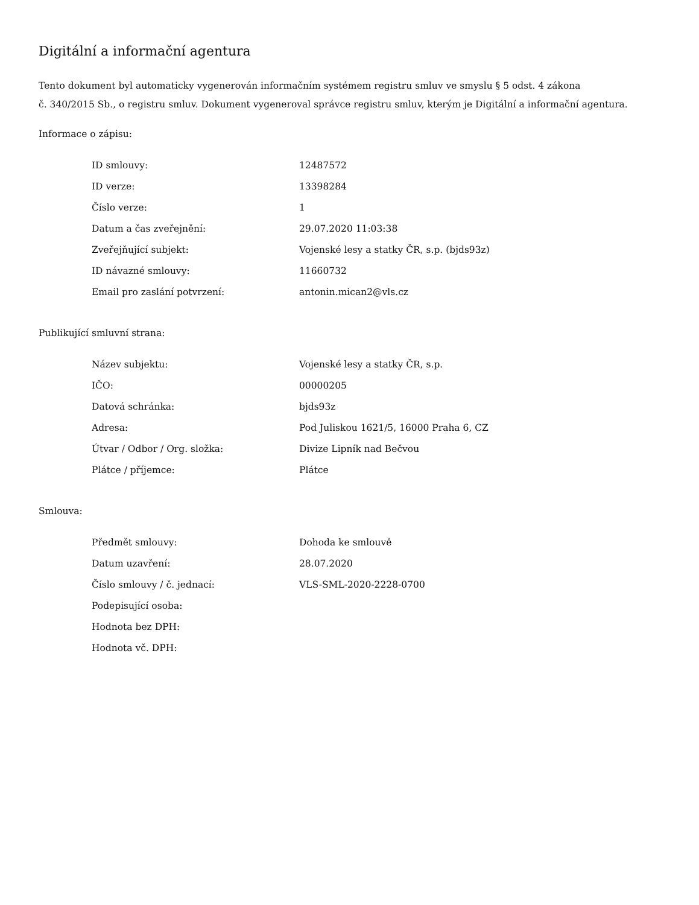Digitální a informační agentura
Tento dokument byl automaticky vygenerován informačním systémem registru smluv ve smyslu § 5 odst. 4 zákona
č. 340/2015 Sb., o registru smluv. Dokument vygeneroval správce registru smluv, kterým je Digitální a informační agentura.
Informace o zápisu:
| ID smlouvy: | 12487572 |
| ID verze: | 13398284 |
| Číslo verze: | 1 |
| Datum a čas zveřejnění: | 29.07.2020 11:03:38 |
| Zveřejňující subjekt: | Vojenské lesy a statky ČR, s.p. (bjds93z) |
| ID návazné smlouvy: | 11660732 |
| Email pro zaslání potvrzení: | antonin.mican2@vls.cz |
Publikující smluvní strana:
| Název subjektu: | Vojenské lesy a statky ČR, s.p. |
| IČO: | 00000205 |
| Datová schránka: | bjds93z |
| Adresa: | Pod Juliskou 1621/5, 16000 Praha 6, CZ |
| Útvar / Odbor / Org. složka: | Divize Lipník nad Bečvou |
| Plátce / příjemce: | Plátce |
Smlouva:
| Předmět smlouvy: | Dohoda ke smlouvě |
| Datum uzavření: | 28.07.2020 |
| Číslo smlouvy / č. jednací: | VLS-SML-2020-2228-0700 |
| Podepisující osoba: | |
| Hodnota bez DPH: | |
| Hodnota vč. DPH: | |